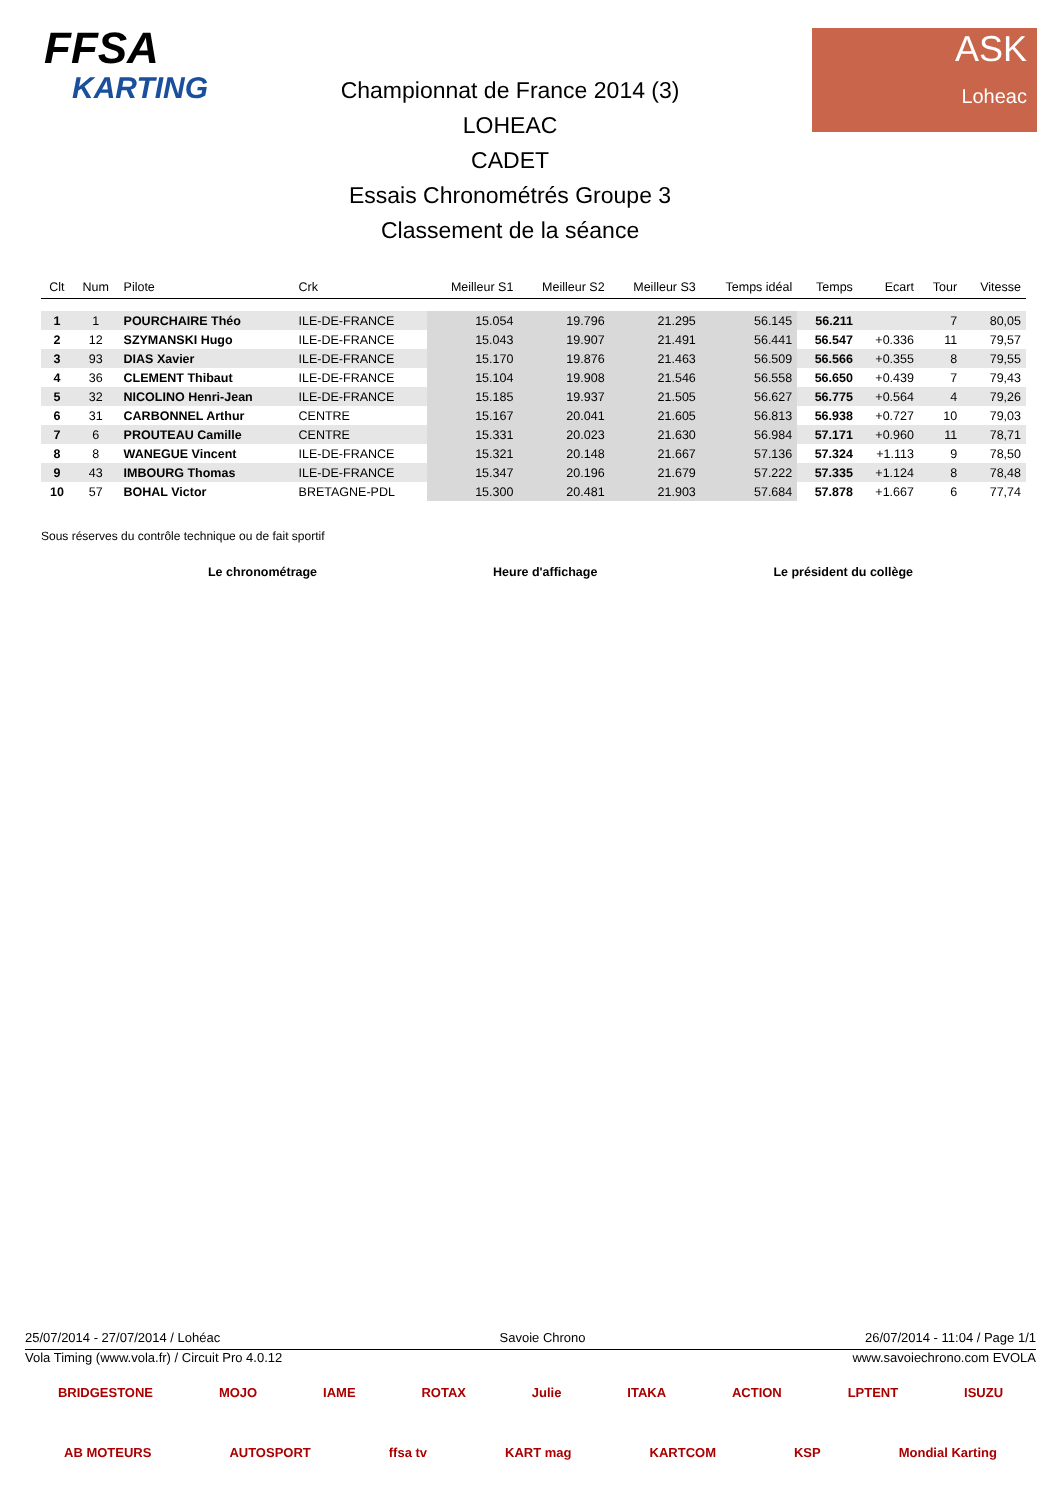FFSA
KARTING
Championnat de France 2014 (3)
LOHEAC
CADET
Essais Chronométrés Groupe 3
Classement de la séance
ASK
Loheac
| Clt | Num | Pilote | Crk | Meilleur S1 | Meilleur S2 | Meilleur S3 | Temps idéal | Temps | Ecart | Tour | Vitesse |
| --- | --- | --- | --- | --- | --- | --- | --- | --- | --- | --- | --- |
| 1 | 1 | POURCHAIRE Théo | ILE-DE-FRANCE | 15.054 | 19.796 | 21.295 | 56.145 | 56.211 | | 7 | 80,05 |
| 2 | 12 | SZYMANSKI Hugo | ILE-DE-FRANCE | 15.043 | 19.907 | 21.491 | 56.441 | 56.547 | +0.336 | 11 | 79,57 |
| 3 | 93 | DIAS Xavier | ILE-DE-FRANCE | 15.170 | 19.876 | 21.463 | 56.509 | 56.566 | +0.355 | 8 | 79,55 |
| 4 | 36 | CLEMENT Thibaut | ILE-DE-FRANCE | 15.104 | 19.908 | 21.546 | 56.558 | 56.650 | +0.439 | 7 | 79,43 |
| 5 | 32 | NICOLINO Henri-Jean | ILE-DE-FRANCE | 15.185 | 19.937 | 21.505 | 56.627 | 56.775 | +0.564 | 4 | 79,26 |
| 6 | 31 | CARBONNEL Arthur | CENTRE | 15.167 | 20.041 | 21.605 | 56.813 | 56.938 | +0.727 | 10 | 79,03 |
| 7 | 6 | PROUTEAU Camille | CENTRE | 15.331 | 20.023 | 21.630 | 56.984 | 57.171 | +0.960 | 11 | 78,71 |
| 8 | 8 | WANEGUE Vincent | ILE-DE-FRANCE | 15.321 | 20.148 | 21.667 | 57.136 | 57.324 | +1.113 | 9 | 78,50 |
| 9 | 43 | IMBOURG Thomas | ILE-DE-FRANCE | 15.347 | 20.196 | 21.679 | 57.222 | 57.335 | +1.124 | 8 | 78,48 |
| 10 | 57 | BOHAL Victor | BRETAGNE-PDL | 15.300 | 20.481 | 21.903 | 57.684 | 57.878 | +1.667 | 6 | 77,74 |
Sous réserves du contrôle technique ou de fait sportif
Le chronométrage Heure d'affichage Le président du collège
25/07/2014 - 27/07/2014 / Lohéac Savoie Chrono 26/07/2014 - 11:04 / Page 1/1
Vola Timing (www.vola.fr) / Circuit Pro 4.0.12 www.savoiechrono.com EVOLA
BRIDGESTONE MOJO IAME ROTAX Julie ITAKA ACTION LPTENT ISUZU
AB MOTEURS AUTOSPORT ffsa tv KART mag KARTCOM KSP Mondial Karting